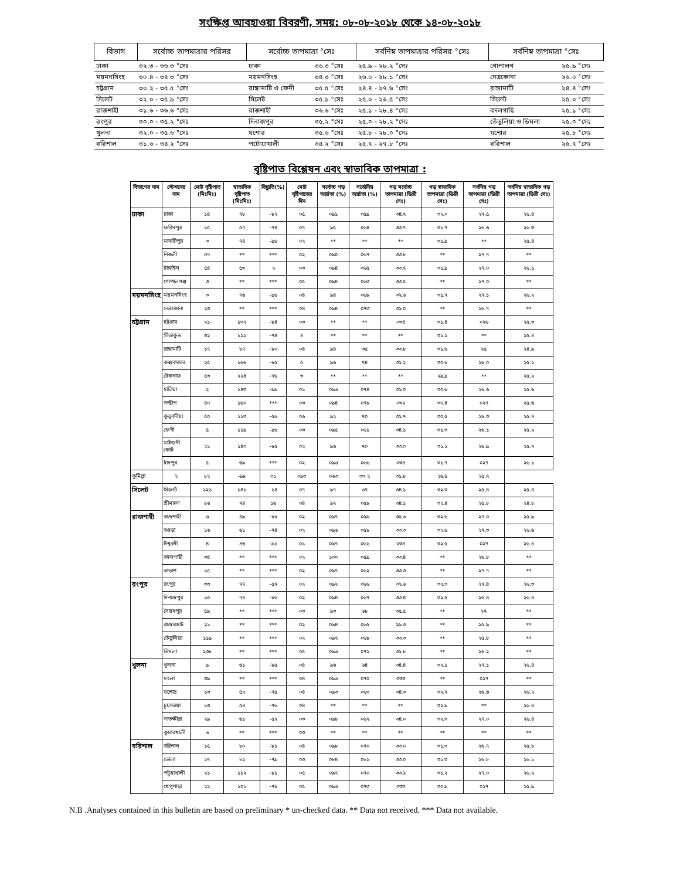সংক্ষিপ্ত আবহাওয়া বিবরণী, সময়: ০৮-০৮-২০১৮ থেকে ১৪-০৮-২০১৮
| বিভাগ | সর্বোচ্চ তাপমাত্রার পরিসর | সর্বোচ্চ তাপমাত্রা °সেঃ | | সর্বনিম্ন তাপমাত্রার পরিসর °সেঃ | সর্বনিম্ন তাপমাত্রা °সেঃ | |
| --- | --- | --- | --- | --- | --- | --- |
| ঢাকা | ৩২.৩ - ৩৬.৩ °সেঃ | ঢাকা | ৩৬.৩ °সেঃ | ২৫.৯ - ২৮.২ °সেঃ | গোপালগ | ২৫.৯ °সেঃ |
| ময়মনসিংহ | ৩০.৪ - ৩৪.৩ °সেঃ | ময়মনসিংহ | ৩৪.৩ °সেঃ | ২৬.০ - ২৮.১ °সেঃ | নেত্রকোনা | ২৬.০ °সেঃ |
| চট্টগ্রাম | ৩০.২ - ৩৫.৫ °সেঃ | রাঙ্গামাটি ও ফেনী | ৩৫.৫ °সেঃ | ২৪.৪ - ২৭.৬ °সেঃ | রাঙ্গামাটি | ২৪.৪ °সেঃ |
| সিলেট | ৩২.০ - ৩৫.৯ °সেঃ | সিলেট | ৩৫.৯ °সেঃ | ২৫.০ - ২৬.৫ °সেঃ | সিলেট | ২৫.০ °সেঃ |
| রাজশাহী | ৩১.৬ - ৩৬.৬ °সেঃ | রাজশাহী | ৩৬.৬ °সেঃ | ২৫.১ - ২৮.৪ °সেঃ | বদলগাছি | ২৫.১ °সেঃ |
| রংপুর | ৩০.০ - ৩৫.২ °সেঃ | দিনাজপুর | ৩৫.২ °সেঃ | ২৫.০ - ২৮.২ °সেঃ | তেঁতুলিয়া ও ডিমলা | ২৫.০ °সেঃ |
| খুলনা | ৩২.০ - ৩৫.৬ °সেঃ | যশোর | ৩৫.৬ °সেঃ | ২৫.৮ - ২৮.০ °সেঃ | যশোর | ২৫.৮ °সেঃ |
| বরিশাল | ৩১.৬ - ৩৪.২ °সেঃ | পটোয়াখালী | ৩৪.২ °সেঃ | ২৫.৭ - ২৭.৮ °সেঃ | বরিশাল | ২৫.৭ °সেঃ |
বৃষ্টিপাত বিশ্লেষন এবং স্বাভাবিক তাপমাত্রা :
| বিভাগের নাম | স্টেশনের নাম | মোট বৃষ্টিপাত (মিঃমিঃ) | স্বাভাবিক বৃষ্টিপাত (মিঃমিঃ) | বিছ্যুতি(%) | মোট বৃষ্টিপাতের দিন | সর্বোচ্চ গড় আর্দ্রতা (%) | সর্বোনিম্ন আর্দ্রতা (%) | গড় সর্বোচ্চ তাপমাত্রা (ডিগ্রী সেঃ) | গড় স্বাভাবিক তাপমাত্রা (ডিগ্রী সেঃ) | সর্বনিম্ন গড় তাপমাত্রা (ডিগ্রী সেঃ) | সর্বনিম্ন স্বাভাবিক গড় তাপমাত্রা (ডিগ্রী সেঃ) |
| --- | --- | --- | --- | --- | --- | --- | --- | --- | --- | --- | --- |
| ঢাকা | ঢাকা | ১৪ | ৭৮ | -৮২ | ০৫ | ০৯১ | ০৫৯ | ৩৪.৭ | ৩২.০ | ২৭.৫ | ২৬.৪ |
| | ফরিদপুর | ১৫ | ৫৭ | -৭৪ | ০৭ | ৯৫ | ০৬৪ | ৩৩.৭ | ৩১.৭ | ২৬.৬ | ২৬.৩ |
| | মাদারীপুর | ৩ | ৭৪ | -৯৬ | ০২ | ** | ** | ** | ৩১.৯ | ** | ২৫.৪ |
| | নিকলী | ৪৭ | ** | *** | ০২ | ০৯০ | ০৬৭ | ৩৩.৮ | ** | ২৭.৭ | ** |
| | টাঙ্গাইল | ৫৪ | ৫৩ | ২ | ০৩ | ০৯৪ | ০৬৫ | ৩৩.৭ | ৩১.৯ | ২৭.০ | ২৬.১ |
| | গোপালগঞ্জ | ৩ | ** | *** | ০৫ | ০৯৪ | ০৬৩ | ৩৩.৫ | ** | ২৭.০ | ** |
| ময়মনসিংহ | ময়মনসিংহ | ৩ | ৭৬ | -৯৬ | ০৪ | ৯৪ | ০৬৮ | ৩২.৬ | ৩১.৭ | ২৭.১ | ২৬.২ |
| | নেত্রকোনা | ২৩ | ** | *** | ০৪ | ০৯৪ | ০৭৩ | ৩২.০ | ** | ২৬.৭ | ** |
| চট্টগ্রাম | চট্টগ্রাম | ২১ | ১৩২ | -৮৪ | ০৩ | ** | ** | ০৩৪ | ৩১.৪ | ০২৬ | ২৫.৩ |
| | সীতাকুন্ড | ৩২ | ১২২ | -৭৪ | ৪ | ** | ** | ** | ৩১.২ | ** | ২৫.৪ |
| | রাঙ্গামাটি | ১৭ | ৮৭ | -৮০ | ০৪ | ৯৪ | ৩৫ | ৩৩.৮ | ৩১.৬ | ২৫ | ২৪.৯ |
| | কক্সবাজার | ২৫ | ১৬৬ | -৮৫ | ৫ | ৯৬ | ৭৪ | ৩২.২ | ৩০.৬ | ২৬.০ | ২৫.২ |
| | টেকনাফ | ৫৩ | ২২৪ | -৭৬ | ৩ | ** | ** | ** | ২৯.৯ | ** | ২৫.২ |
| | হাতিয়া | ২ | ১৪৩ | -৯৯ | ০১ | ০৯৬ | ০৭৪ | ৩২.০ | ৩০.৬ | ২৬.৬ | ২৫.৬ |
| | সন্দ্বীপ | ৪০ | ১৬০ | *** | ০৩ | ০৯৪ | ০৭৮ | ০৩২ | ৩০.৪ | ০২৭ | ২৫.৬ |
| | কুতুবদীয়া | ৫০ | ১১৩ | -৫৬ | ০৬ | ৯২ | ৭০ | ৩২.৭ | ৩০.৫ | ২৬.৩ | ২৫.৭ |
| | ফেনী | ৫ | ১১৯ | -৯৬ | ০৩ | ০৯৫ | ০৬১ | ৩৪.১ | ৩১.৩ | ২৬.১ | ২৫.২ |
| | মাইজদী কোর্ট | ২১ | ১৪০ | -৮৫ | ০২ | ৯৬ | ৭০ | ৩৩.০ | ৩১.১ | ২৬.৯ | ২৫.৭ |
| | চাঁদপুর | ৫ | ৬৯ | *** | ০২ | ০৯৬ | ০৬৬ | ০৩৪ | ৩১.৭ | ০২৭ | ২৬.১ |
| কুমিল্লা | ২ | ৮২ | -৯৮ | ০১ | ০৯৩ | ০৬৩ | ৩৩.২ | ৩১.৮ | ২৬.৫ | ২৫.৭ | |
| সিলেট | সিলেট | ১২১ | ১৪১ | -১৪ | ০৭ | ৯৭ | ৬৭ | ৩৪.১ | ৩২.৩ | ২৫.৪ | ২৫.৪ |
| | শ্রীমঙ্গল | ৮৬ | ৭৪ | ১৬ | ০৪ | ৯৭ | ০৫৮ | ৩৪.১ | ৩২.৪ | ২৫.৮ | ২৪.৮ |
| রাজশাহী | রাজশাহী | ৬ | ৪৯ | -৮৮ | ০২ | ০৯৭ | ০৫৯ | ৩৫.৬ | ৩২.৬ | ২৭.০ | ২৫.৯ |
| | বগুড়া | ১৬ | ৬১ | -৭৪ | ০২ | ০৯৬ | ০৫৮ | ৩৩.৩ | ৩২.৬ | ২৭.৩ | ২৬.৬ |
| | ঈশ্বরদী | ৪ | ৪৬ | -৯১ | ০১ | ০৯৭ | ০৬১ | ০৩৪ | ৩২.৫ | ০২৭ | ২৬.৪ |
| | বদলগাছী | ৩৪ | ** | *** | ০২ | ১০০ | ০৫৯ | ৩৩.৪ | ** | ২৬.৮ | ** |
| | তাড়াশ | ১৫ | ** | *** | ০২ | ০৯৭ | ০৬২ | ৩৩.৩ | ** | ২৭.৭ | ** |
| রংপুর | রংপুর | ৩৩ | ৭৭ | -৫৭ | ০২ | ০৯২ | ০৬৬ | ৩২.৬ | ৩২.৩ | ২৭.৪ | ২৬.৩ |
| | দিনাজপুর | ১০ | ৭৪ | -৮৬ | ০২ | ০৯৪ | ০৬৭ | ৩৩.৪ | ৩২.৫ | ২৬.৪ | ২৬.৪ |
| | সৈয়দপুর | ৫৯ | ** | *** | ০৩ | ৯৩ | ৬৮ | ৩৫.৫ | ** | ২৭ | ** |
| | রাজারহাট | ২১ | ** | *** | ০২ | ০৯৪ | ০৬৫ | ২৯.৩ | ** | ২৫.৯ | ** |
| | তেঁতুলিয়া | ১১৯ | ** | *** | ০২ | ০৯৭ | ০৬৮ | ৩৩.৩ | ** | ২৫.৮ | ** |
| | ডিমলা | ২৩৮ | ** | *** | ০৫ | ০৯৬ | ০৭২ | ৩২.৮ | ** | ২৬.২ | ** |
| খুলনা | খুলনা | ৯ | ৬১ | -৮৫ | ০৪ | ৯৬ | ৬৪ | ৩৪.৪ | ৩২.১ | ২৭.১ | ২৬.৪ |
| | মংলা | ৩৯ | ** | *** | ০৪ | ০৯৬ | ০৭০ | ০৩৩ | ** | ০২৭ | ** |
| | যশোর | ১৩ | ৫২ | -৭৫ | ০৪ | ০৯৩ | ০৬৩ | ৩৪.৩ | ৩২.৭ | ২৬.৬ | ২৬.২ |
| | চুয়াডাঙ্গা | ১৩ | ৫৪ | -৭৬ | ০৪ | ** | ** | ** | ৩২.৯ | ** | ২৬.৪ |
| | সাতক্ষীরা | ২৯ | ৬১ | -৫২ | ০৩ | ০৯৮ | ০৬২ | ৩৪.০ | ৩২.৩ | ২৭.০ | ২৬.৪ |
| | কুমারখালী | ৬ | ** | *** | ০৩ | ** | ** | ** | ** | ** | ** |
| বরিশাল | বরিশাল | ১৫ | ৮০ | -৮১ | ০৪ | ০৯৮ | ০৭০ | ৩৩.০ | ৩১.৩ | ২৬.৭ | ২৫.৮ |
| | ভোলা | ১৭ | ৮২ | -৭৯ | ০৩ | ০৮৪ | ০৬১ | ৩৩.০ | ৩১.৩ | ২৬.৮ | ২৬.১ |
| | পটুয়াখালী | ২১ | ১১২ | -৮১ | ০৫ | ০৯৭ | ০৭০ | ৩৩.২ | ৩১.২ | ২৭.০ | ২৬.২ |
| | খেপুপাড়া | ২২ | ১০১ | -৭৮ | ০৫ | ০৯৬ | ০৭৩ | ০৩৩ | ৩০.৯ | ০২৭ | ২৫.৯ |
N.B .Analyses contained in this bulletin are based on preliminary * un-checked data. ** Data not received. *** Data not available.